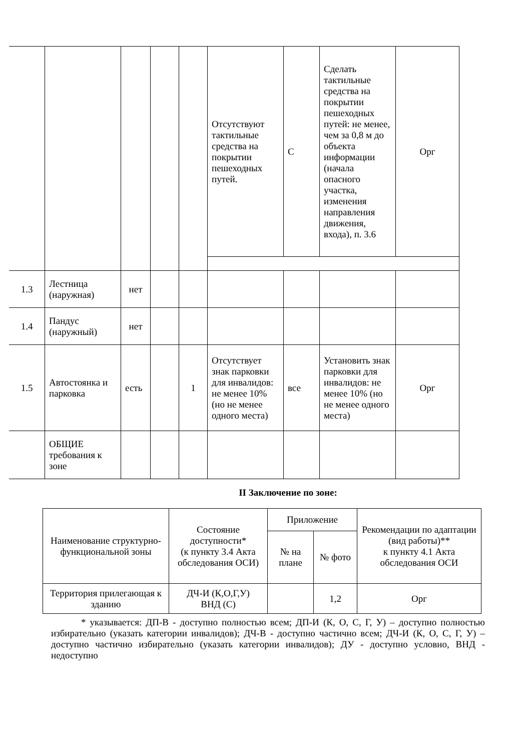| | | | | | Отсутствуют тактильные средства на покрытии пешеходных путей. | С | Сделать тактильные средства на покрытии пешеходных путей: не менее, чем за 0,8 м до объекта информации (начала опасного участка, изменения направления движения, входа), п. 3.6 | Орг |
| 1.3 | Лестница (наружная) | нет | | | | | | |
| 1.4 | Пандус (наружный) | нет | | | | | | |
| 1.5 | Автостоянка и парковка | есть | | 1 | Отсутствует знак парковки для инвалидов: не менее 10% (но не менее одного места) | все | Установить знак парковки для инвалидов: не менее 10% (но не менее одного места) | Орг |
| | ОБЩИЕ требования к зоне | | | | | | | |
II Заключение по зоне:
| Наименование структурно-функциональной зоны | Состояние доступности* (к пункту 3.4 Акта обследования ОСИ) | Приложение | | Рекомендации по адаптации (вид работы)** к пункту 4.1 Акта обследования ОСИ |
| --- | --- | --- | --- | --- |
| | | № на плане | № фото | |
| Территория прилегающая к зданию | ДЧ-И (К,О,Г,У) ВНД (С) | | 1,2 | Орг |
* указывается: ДП-В - доступно полностью всем; ДП-И (К, О, С, Г, У) – доступно полностью избирательно (указать категории инвалидов); ДЧ-В - доступно частично всем; ДЧ-И (К, О, С, Г, У) – доступно частично избирательно (указать категории инвалидов); ДУ - доступно условно, ВНД - недоступно